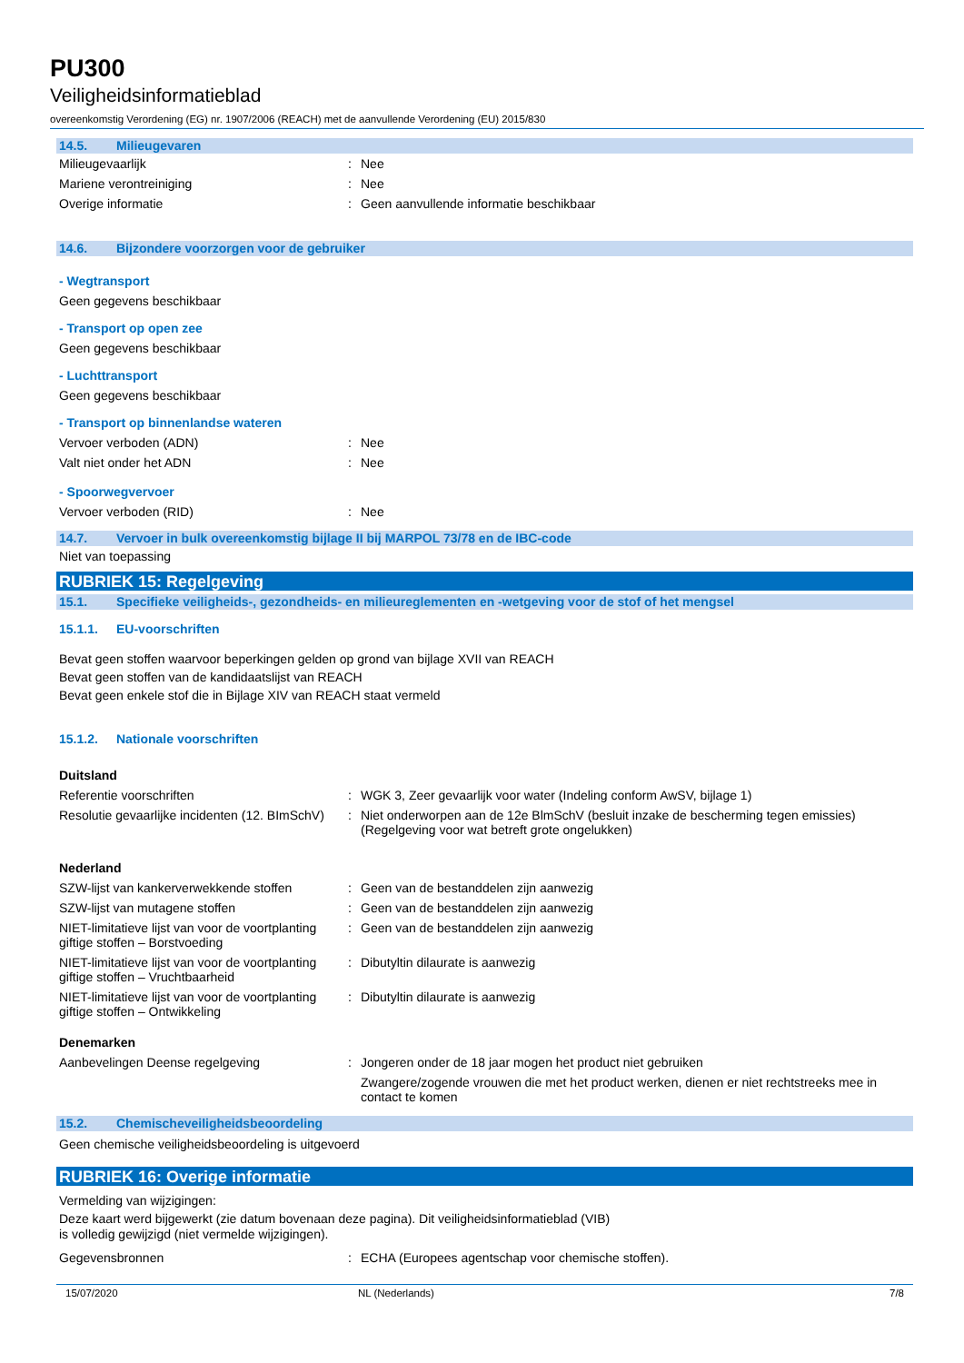PU300
Veiligheidsinformatieblad
overeenkomstig Verordening (EG) nr. 1907/2006 (REACH) met de aanvullende Verordening (EU) 2015/830
14.5. Milieugevaren
Milieugevaarlijk : Nee
Mariene verontreiniging : Nee
Overige informatie : Geen aanvullende informatie beschikbaar
14.6. Bijzondere voorzorgen voor de gebruiker
- Wegtransport
Geen gegevens beschikbaar
- Transport op open zee
Geen gegevens beschikbaar
- Luchttransport
Geen gegevens beschikbaar
- Transport op binnenlandse wateren
Vervoer verboden (ADN) : Nee
Valt niet onder het ADN : Nee
- Spoorwegvervoer
Vervoer verboden (RID) : Nee
14.7. Vervoer in bulk overeenkomstig bijlage II bij MARPOL 73/78 en de IBC-code
Niet van toepassing
RUBRIEK 15: Regelgeving
15.1. Specifieke veiligheids-, gezondheids- en milieureglementen en -wetgeving voor de stof of het mengsel
15.1.1. EU-voorschriften
Bevat geen stoffen waarvoor beperkingen gelden op grond van bijlage XVII van REACH
Bevat geen stoffen van de kandidaatslijst van REACH
Bevat geen enkele stof die in Bijlage XIV van REACH staat vermeld
15.1.2. Nationale voorschriften
Duitsland
Referentie voorschriften : WGK 3, Zeer gevaarlijk voor water (Indeling conform AwSV, bijlage 1)
Resolutie gevaarlijke incidenten (12. BImSchV)
: Niet onderworpen aan de 12e BlmSchV (besluit inzake de bescherming tegen emissies) (Regelgeving voor wat betreft grote ongelukken)
Nederland
SZW-lijst van kankerverwekkende stoffen
: Geen van de bestanddelen zijn aanwezig
SZW-lijst van mutagene stoffen : Geen van de bestanddelen zijn aanwezig
NIET-limitatieve lijst van voor de voortplanting giftige stoffen – Borstvoeding
: Geen van de bestanddelen zijn aanwezig
NIET-limitatieve lijst van voor de voortplanting giftige stoffen – Vruchtbaarheid
: Dibutyltin dilaurate is aanwezig
NIET-limitatieve lijst van voor de voortplanting giftige stoffen – Ontwikkeling
: Dibutyltin dilaurate is aanwezig
Denemarken
Aanbevelingen Deense regelgeving : Jongeren onder de 18 jaar mogen het product niet gebruiken
Zwangere/zogende vrouwen die met het product werken, dienen er niet rechtstreeks mee in contact te komen
15.2. Chemischeveiligheidsbeoordeling
Geen chemische veiligheidsbeoordeling is uitgevoerd
RUBRIEK 16: Overige informatie
Vermelding van wijzigingen:
Deze kaart werd bijgewerkt (zie datum bovenaan deze pagina). Dit veiligheidsinformatieblad (VIB)
is volledig gewijzigd (niet vermelde wijzigingen).
Gegevensbronnen : ECHA (Europees agentschap voor chemische stoffen).
15/07/2020 NL (Nederlands) 7/8